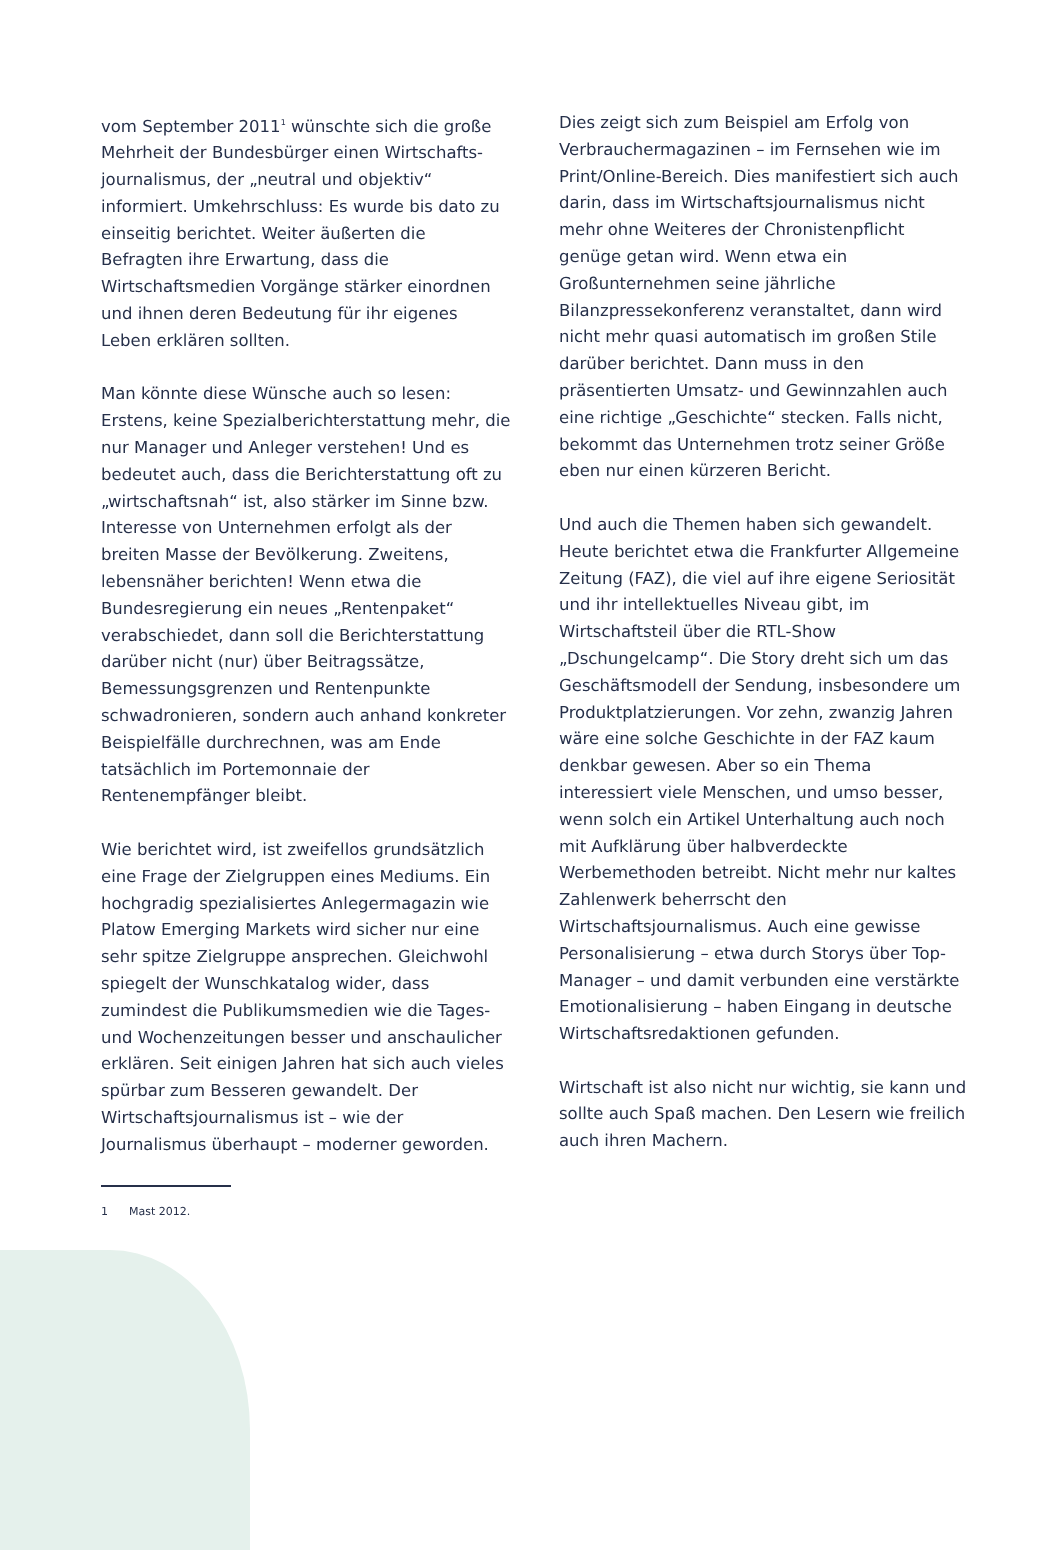vom September 2011<sup>1</sup> wünschte sich die große Mehrheit der Bundesbürger einen Wirtschafts­journalismus, der „neutral und objektiv“ informiert. Umkehrschluss: Es wurde bis dato zu einseitig berichtet. Weiter äußerten die Befragten ihre Erwartung, dass die Wirtschaftsmedien Vorgänge stärker einordnen und ihnen deren Bedeutung für ihr eigenes Leben erklären sollten.
Man könnte diese Wünsche auch so lesen: Erstens, keine Spezialberichterstattung mehr, die nur Manager und Anleger verstehen! Und es bedeutet auch, dass die Berichterstattung oft zu „wirtschaftsnah“ ist, also stärker im Sinne bzw. Interesse von Unternehmen erfolgt als der breiten Masse der Bevölkerung. Zweitens, lebensnäher berichten! Wenn etwa die Bundesregierung ein neues „Rentenpaket“ verabschiedet, dann soll die Berichterstattung darüber nicht (nur) über Beitragssätze, Bemessungsgrenzen und Rentenpunkte schwadronieren, sondern auch anhand konkreter Beispielfälle durchrechnen, was am Ende tatsächlich im Portemonnaie der Rentenempfänger bleibt.
Wie berichtet wird, ist zweifellos grundsätzlich eine Frage der Zielgruppen eines Mediums. Ein hochgradig spezialisiertes Anlegermagazin wie Platow Emerging Markets wird sicher nur eine sehr spitze Zielgruppe ansprechen. Gleichwohl spiegelt der Wunschkatalog wider, dass zumindest die Publikumsmedien wie die Tages- und Wochenzeitungen besser und anschaulicher erklären. Seit einigen Jahren hat sich auch vieles spürbar zum Besseren gewandelt. Der Wirtschaftsjournalismus ist – wie der Journalismus überhaupt – moderner geworden.
1 Mast 2012.
Dies zeigt sich zum Beispiel am Erfolg von Verbrauchermagazinen – im Fernsehen wie im Print/Online-Bereich. Dies manifestiert sich auch darin, dass im Wirtschaftsjournalismus nicht mehr ohne Weiteres der Chronistenpflicht genüge getan wird. Wenn etwa ein Großunternehmen seine jährliche Bilanzpressekonferenz veranstaltet, dann wird nicht mehr quasi automatisch im großen Stile darüber berichtet. Dann muss in den präsentierten Umsatz- und Gewinnzahlen auch eine richtige „Geschichte“ stecken. Falls nicht, bekommt das Unternehmen trotz seiner Größe eben nur einen kürzeren Bericht.
Und auch die Themen haben sich gewandelt. Heute berichtet etwa die Frankfurter Allgemeine Zeitung (FAZ), die viel auf ihre eigene Seriosität und ihr intellektuelles Niveau gibt, im Wirtschaftsteil über die RTL-Show „Dschungelcamp“. Die Story dreht sich um das Geschäftsmodell der Sendung, insbesondere um Produktplatzierungen. Vor zehn, zwanzig Jahren wäre eine solche Geschichte in der FAZ kaum denkbar gewesen. Aber so ein Thema interessiert viele Menschen, und umso besser, wenn solch ein Artikel Unterhaltung auch noch mit Aufklärung über halbverdeckte Werbemethoden betreibt. Nicht mehr nur kaltes Zahlenwerk beherrscht den Wirtschaftsjournalismus. Auch eine gewisse Personalisierung – etwa durch Storys über Top-Manager – und damit verbunden eine verstärkte Emotionalisierung – haben Eingang in deutsche Wirtschaftsredaktionen gefunden.
Wirtschaft ist also nicht nur wichtig, sie kann und sollte auch Spaß machen. Den Lesern wie freilich auch ihren Machern.